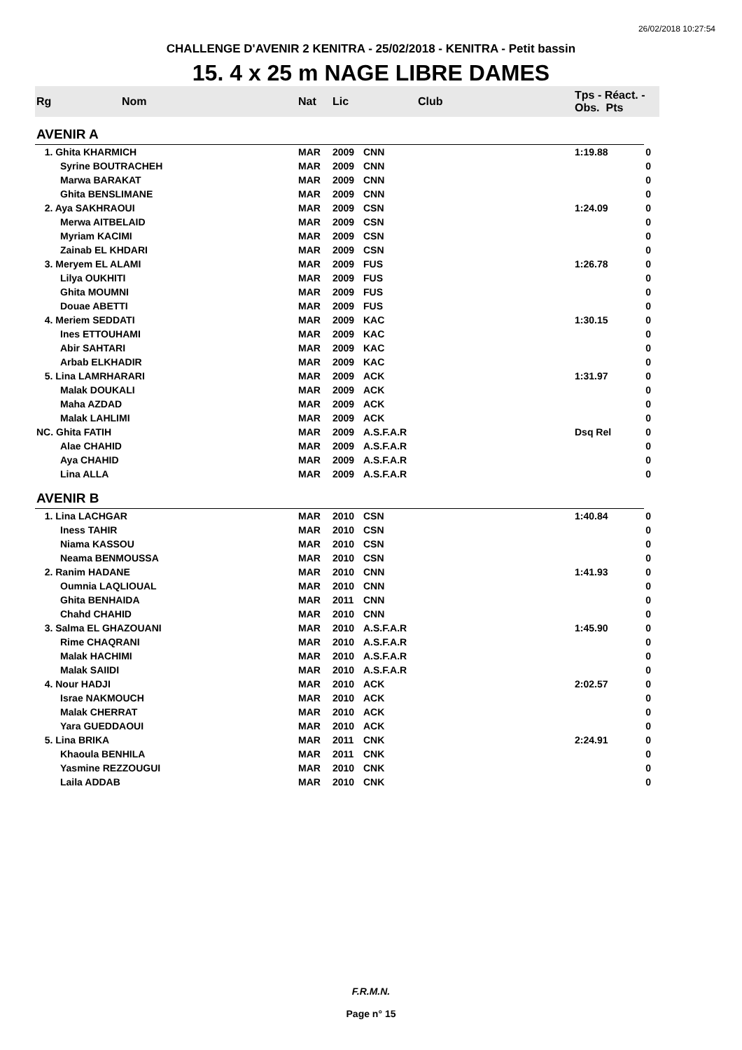26/02/2018 10:27:54
CHALLENGE D'AVENIR 2 KENITRA - 25/02/2018 - KENITRA - Petit bassin
15. 4 x 25 m NAGE LIBRE DAMES
| Rg | Nom | Nat | Lic | Club | Tps - Réact. - Obs. Pts | |
| --- | --- | --- | --- | --- | --- | --- |
| AVENIR A | | | | | | |
| 1. Ghita KHARMICH | | MAR | 2009 | CNN | 1:19.88 | 0 |
| | Syrine BOUTRACHEH | MAR | 2009 | CNN | | 0 |
| | Marwa BARAKAT | MAR | 2009 | CNN | | 0 |
| | Ghita BENSLIMANE | MAR | 2009 | CNN | | 0 |
| 2. Aya SAKHRAOUI | | MAR | 2009 | CSN | 1:24.09 | 0 |
| | Merwa AITBELAID | MAR | 2009 | CSN | | 0 |
| | Myriam KACIMI | MAR | 2009 | CSN | | 0 |
| | Zainab EL KHDARI | MAR | 2009 | CSN | | 0 |
| 3. Meryem EL ALAMI | | MAR | 2009 | FUS | 1:26.78 | 0 |
| | Lilya OUKHITI | MAR | 2009 | FUS | | 0 |
| | Ghita MOUMNI | MAR | 2009 | FUS | | 0 |
| | Douae ABETTI | MAR | 2009 | FUS | | 0 |
| 4. Meriem SEDDATI | | MAR | 2009 | KAC | 1:30.15 | 0 |
| | Ines ETTOUHAMI | MAR | 2009 | KAC | | 0 |
| | Abir SAHTARI | MAR | 2009 | KAC | | 0 |
| | Arbab ELKHADIR | MAR | 2009 | KAC | | 0 |
| 5. Lina LAMRHARARI | | MAR | 2009 | ACK | 1:31.97 | 0 |
| | Malak DOUKALI | MAR | 2009 | ACK | | 0 |
| | Maha AZDAD | MAR | 2009 | ACK | | 0 |
| | Malak LAHLIMI | MAR | 2009 | ACK | | 0 |
| NC. Ghita FATIH | | MAR | 2009 | A.S.F.A.R | Dsq Rel | 0 |
| | Alae CHAHID | MAR | 2009 | A.S.F.A.R | | 0 |
| | Aya CHAHID | MAR | 2009 | A.S.F.A.R | | 0 |
| | Lina ALLA | MAR | 2009 | A.S.F.A.R | | 0 |
| AVENIR B | | | | | | |
| 1. Lina LACHGAR | | MAR | 2010 | CSN | 1:40.84 | 0 |
| | Iness TAHIR | MAR | 2010 | CSN | | 0 |
| | Niama KASSOU | MAR | 2010 | CSN | | 0 |
| | Neama BENMOUSSA | MAR | 2010 | CSN | | 0 |
| 2. Ranim HADANE | | MAR | 2010 | CNN | 1:41.93 | 0 |
| | Oumnia LAQLIOUAL | MAR | 2010 | CNN | | 0 |
| | Ghita BENHAIDA | MAR | 2011 | CNN | | 0 |
| | Chahd CHAHID | MAR | 2010 | CNN | | 0 |
| 3. Salma EL GHAZOUANI | | MAR | 2010 | A.S.F.A.R | 1:45.90 | 0 |
| | Rime CHAQRANI | MAR | 2010 | A.S.F.A.R | | 0 |
| | Malak HACHIMI | MAR | 2010 | A.S.F.A.R | | 0 |
| | Malak SAIIDI | MAR | 2010 | A.S.F.A.R | | 0 |
| 4. Nour HADJI | | MAR | 2010 | ACK | 2:02.57 | 0 |
| | Israe NAKMOUCH | MAR | 2010 | ACK | | 0 |
| | Malak CHERRAT | MAR | 2010 | ACK | | 0 |
| | Yara GUEDDAOUI | MAR | 2010 | ACK | | 0 |
| 5. Lina BRIKA | | MAR | 2011 | CNK | 2:24.91 | 0 |
| | Khaoula BENHILA | MAR | 2011 | CNK | | 0 |
| | Yasmine REZZOUGUI | MAR | 2010 | CNK | | 0 |
| | Laila ADDAB | MAR | 2010 | CNK | | 0 |
F.R.M.N.
Page n° 15